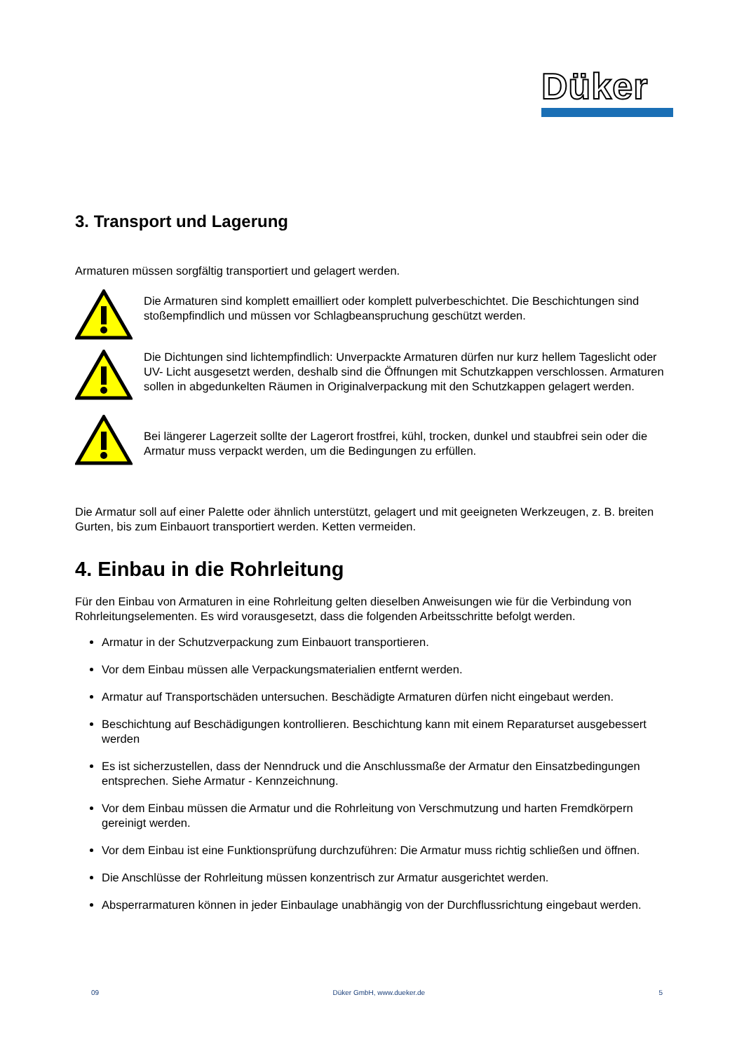Düker
3. Transport und Lagerung
Armaturen müssen sorgfältig transportiert und gelagert werden.
Die Armaturen sind komplett emailliert oder komplett pulverbeschichtet. Die Beschichtungen sind stoßempfindlich und müssen vor Schlagbeanspruchung geschützt werden.
Die Dichtungen sind lichtempfindlich: Unverpackte Armaturen dürfen nur kurz hellem Tageslicht oder UV- Licht ausgesetzt werden, deshalb sind die Öffnungen mit Schutzkappen verschlossen. Armaturen sollen in abgedunkelten Räumen in Originalverpackung mit den Schutzkappen gelagert werden.
Bei längerer Lagerzeit sollte der Lagerort frostfrei, kühl, trocken, dunkel und staubfrei sein oder die Armatur muss verpackt werden, um die Bedingungen zu erfüllen.
Die Armatur soll auf einer Palette oder ähnlich unterstützt, gelagert und mit geeigneten Werkzeugen, z. B. breiten Gurten, bis zum Einbauort transportiert werden. Ketten vermeiden.
4. Einbau in die Rohrleitung
Für den Einbau von Armaturen in eine Rohrleitung gelten dieselben Anweisungen wie für die Verbindung von Rohrleitungselementen. Es wird vorausgesetzt, dass die folgenden Arbeitsschritte befolgt werden.
Armatur in der Schutzverpackung zum Einbauort transportieren.
Vor dem Einbau müssen alle Verpackungsmaterialien entfernt werden.
Armatur auf Transportschäden untersuchen. Beschädigte Armaturen dürfen nicht eingebaut werden.
Beschichtung auf Beschädigungen kontrollieren. Beschichtung kann mit einem Reparaturset ausgebessert werden
Es ist sicherzustellen, dass der Nenndruck und die Anschlussmaße der Armatur den Einsatzbedingungen entsprechen. Siehe Armatur - Kennzeichnung.
Vor dem Einbau müssen die Armatur und die Rohrleitung von Verschmutzung und harten Fremdkörpern gereinigt werden.
Vor dem Einbau ist eine Funktionsprüfung durchzuführen: Die Armatur muss richtig schließen und öffnen.
Die Anschlüsse der Rohrleitung müssen konzentrisch zur Armatur ausgerichtet werden.
Absperrarmaturen können in jeder Einbaulage unabhängig von der Durchflussrichtung eingebaut werden.
09 Düker GmbH, www.dueker.de 5